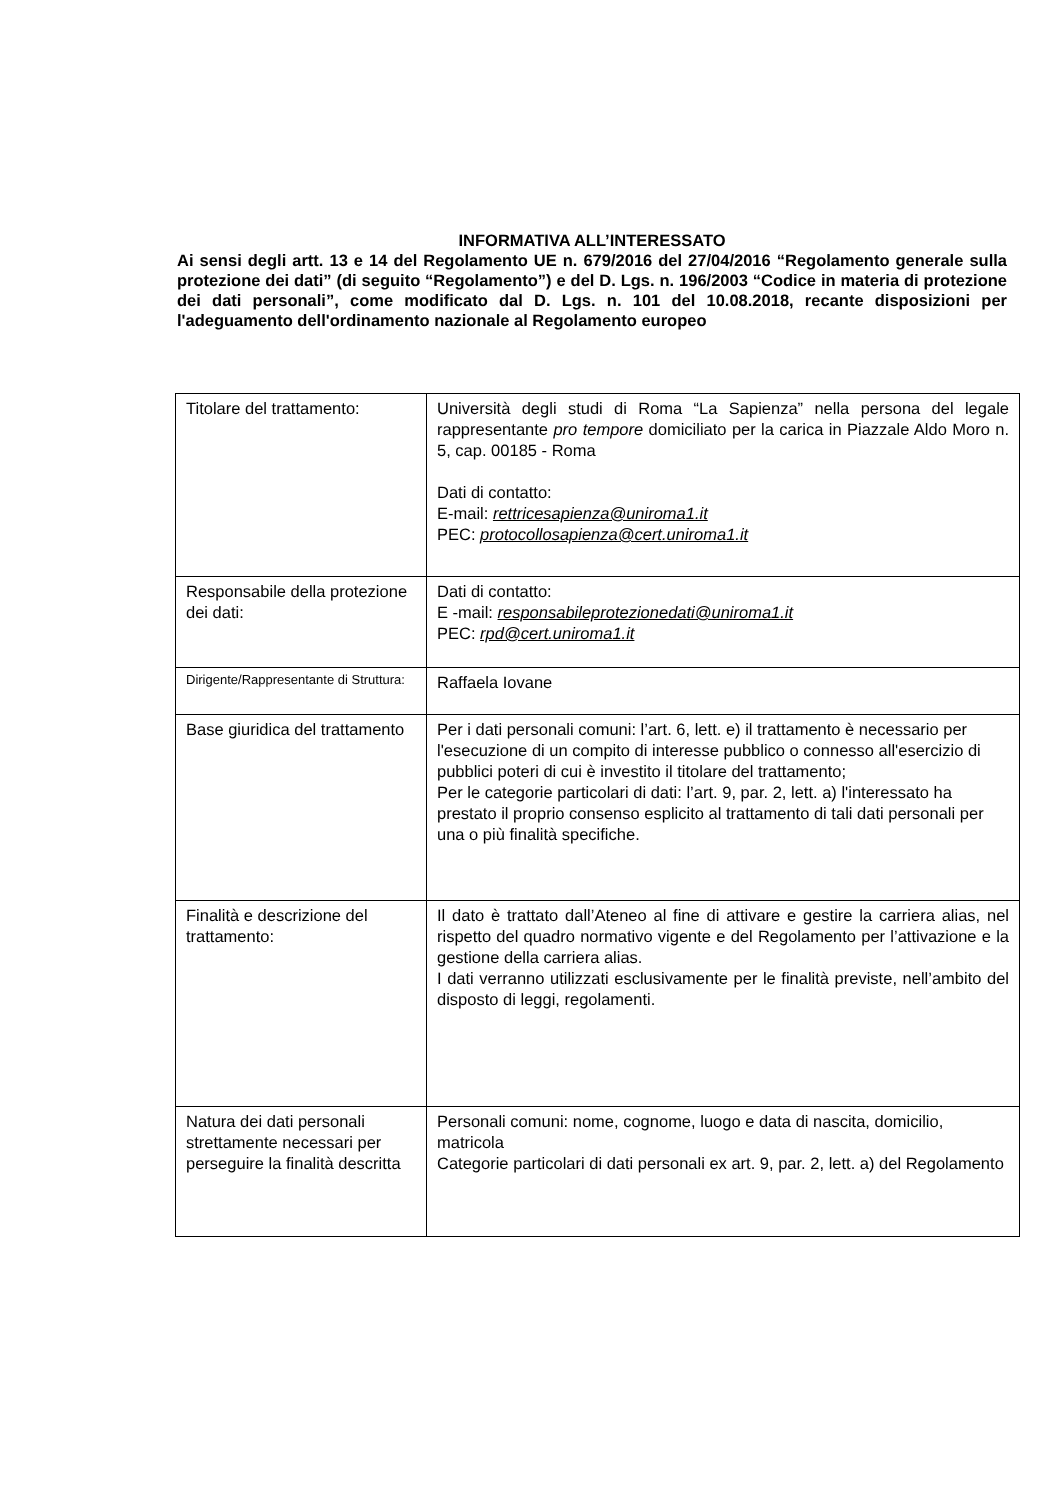INFORMATIVA ALL’INTERESSATO
Ai sensi degli artt. 13 e 14 del Regolamento UE n. 679/2016 del 27/04/2016 “Regolamento generale sulla protezione dei dati” (di seguito “Regolamento”) e del D. Lgs. n. 196/2003 “Codice in materia di protezione dei dati personali”, come modificato dal D. Lgs. n. 101 del 10.08.2018, recante disposizioni per l'adeguamento dell'ordinamento nazionale al Regolamento europeo
| Titolare del trattamento: | Università degli studi di Roma “La Sapienza” nella persona del legale rappresentante pro tempore domiciliato per la carica in Piazzale Aldo Moro n. 5, cap. 00185 - Roma Dati di contatto: E-mail: rettricesapienza@uniroma1.it PEC: protocollosapienza@cert.uniroma1.it |
| Responsabile della protezione dei dati: | Dati di contatto: E -mail: responsabileprotezionedati@uniroma1.it PEC: rpd@cert.uniroma1.it |
| Dirigente/Rappresentante di Struttura: | Raffaela Iovane |
| Base giuridica del trattamento | Per i dati personali comuni: l’art. 6, lett. e) il trattamento è necessario per l'esecuzione di un compito di interesse pubblico o connesso all'esercizio di pubblici poteri di cui è investito il titolare del trattamento; Per le categorie particolari di dati: l’art. 9, par. 2, lett. a) l'interessato ha prestato il proprio consenso esplicito al trattamento di tali dati personali per una o più finalità specifiche. |
| Finalità e descrizione del trattamento: | Il dato è trattato dall’Ateneo al fine di attivare e gestire la carriera alias, nel rispetto del quadro normativo vigente e del Regolamento per l’attivazione e la gestione della carriera alias. I dati verranno utilizzati esclusivamente per le finalità previste, nell’ambito del disposto di leggi, regolamenti. |
| Natura dei dati personali strettamente necessari per perseguire la finalità descritta | Personali comuni: nome, cognome, luogo e data di nascita, domicilio, matricola Categorie particolari di dati personali ex art. 9, par. 2, lett. a) del Regolamento |